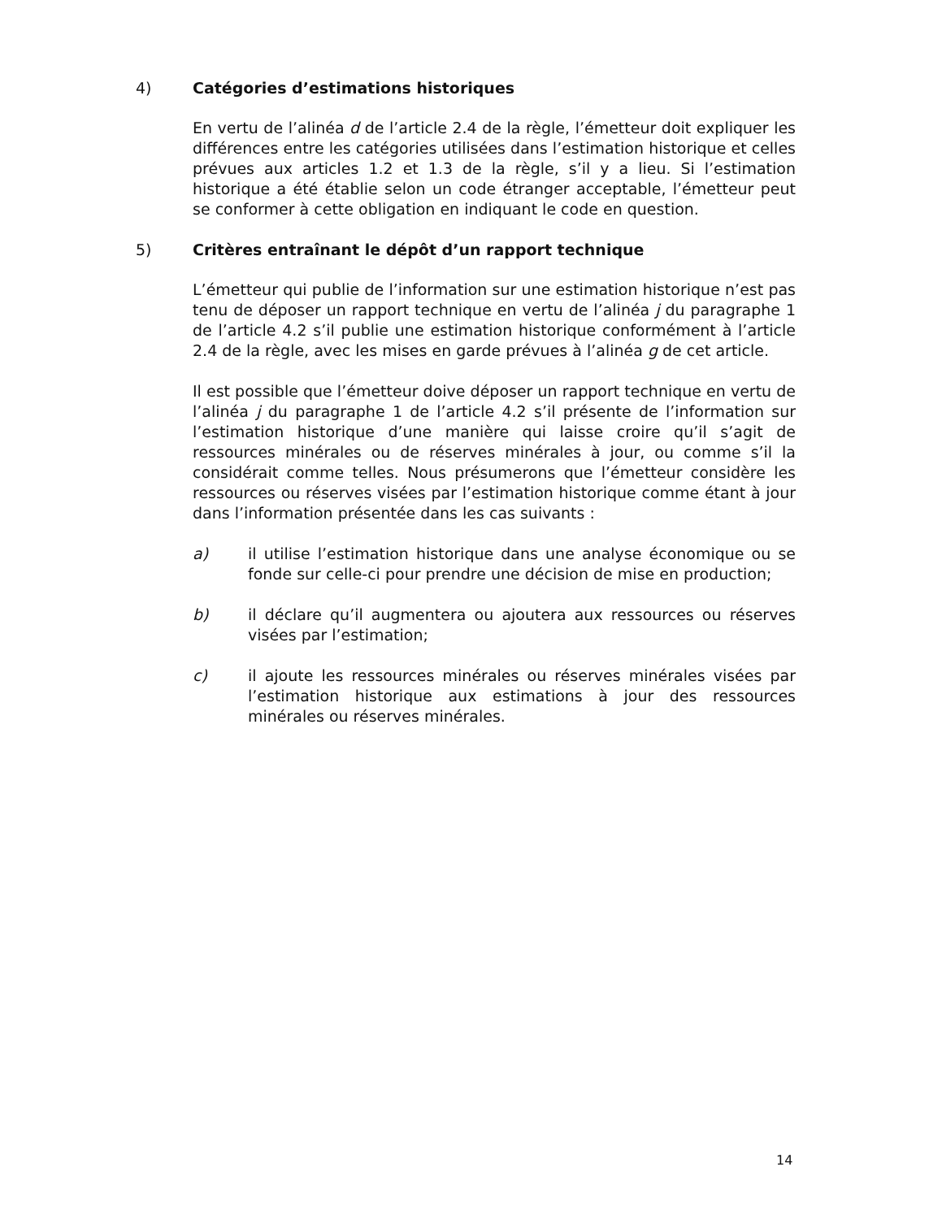4) Catégories d’estimations historiques
En vertu de l’alinéa d de l’article 2.4 de la règle, l’émetteur doit expliquer les différences entre les catégories utilisées dans l’estimation historique et celles prévues aux articles 1.2 et 1.3 de la règle, s’il y a lieu. Si l’estimation historique a été établie selon un code étranger acceptable, l’émetteur peut se conformer à cette obligation en indiquant le code en question.
5) Critères entraînant le dépôt d’un rapport technique
L’émetteur qui publie de l’information sur une estimation historique n’est pas tenu de déposer un rapport technique en vertu de l’alinéa j du paragraphe 1 de l’article 4.2 s’il publie une estimation historique conformément à l’article 2.4 de la règle, avec les mises en garde prévues à l’alinéa g de cet article.
Il est possible que l’émetteur doive déposer un rapport technique en vertu de l’alinéa j du paragraphe 1 de l’article 4.2 s’il présente de l’information sur l’estimation historique d’une manière qui laisse croire qu’il s’agit de ressources minérales ou de réserves minérales à jour, ou comme s’il la considérait comme telles. Nous présumerons que l’émetteur considère les ressources ou réserves visées par l’estimation historique comme étant à jour dans l’information présentée dans les cas suivants :
a) il utilise l’estimation historique dans une analyse économique ou se fonde sur celle-ci pour prendre une décision de mise en production;
b) il déclare qu’il augmentera ou ajoutera aux ressources ou réserves visées par l’estimation;
c) il ajoute les ressources minérales ou réserves minérales visées par l’estimation historique aux estimations à jour des ressources minérales ou réserves minérales.
14